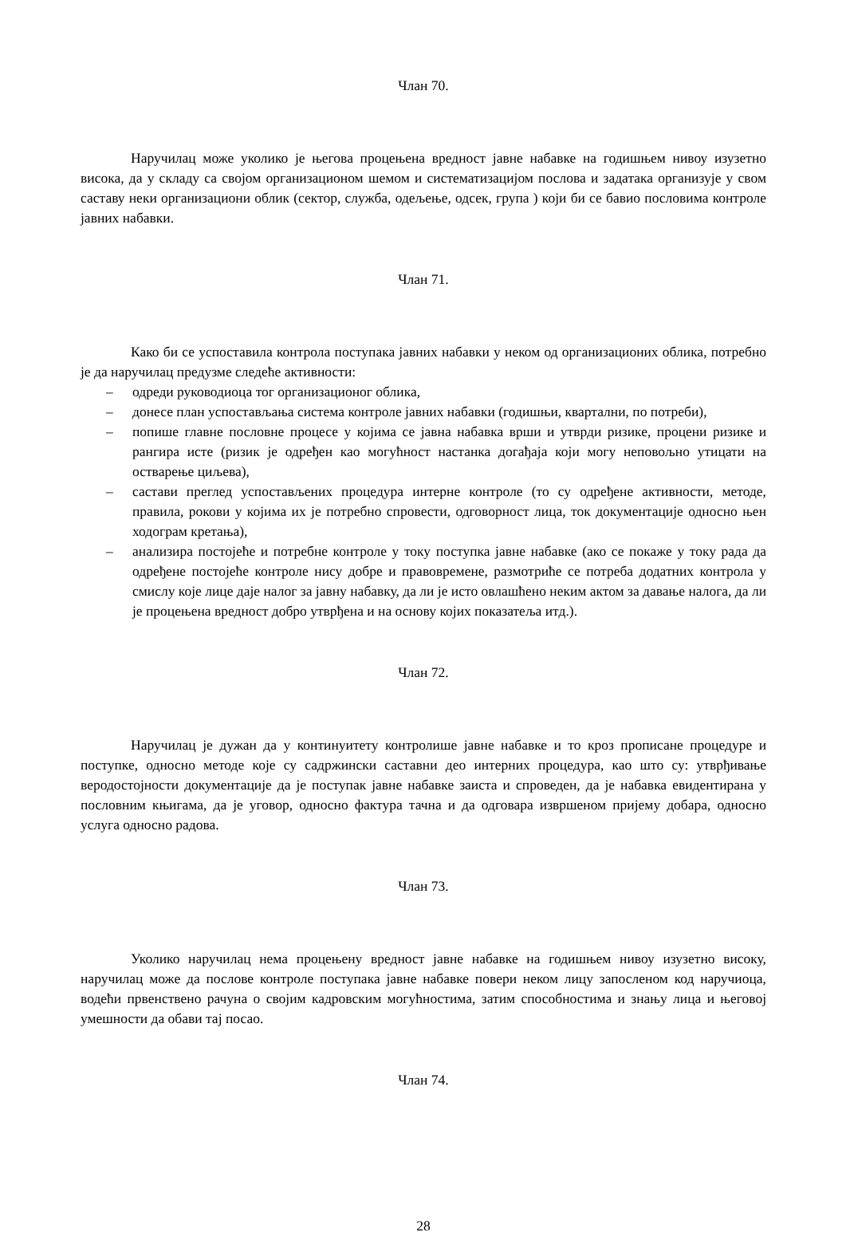Члан 70.
Наручилац може уколико је његова процењена вредност јавне набавке на годишњем нивоу изузетно висока, да у складу са својом организационом шемом и систематизацијом послова и задатака организује у свом саставу неки организациони облик (сектор, служба, одељење, одсек, група ) који би се бавио пословима контроле јавних набавки.
Члан 71.
Како би се успоставила контрола поступака јавних набавки у неком од организационих облика, потребно је да наручилац предузме следеће активности:
– одреди руководиоца тог организационог облика,
– донесе план успостављања система контроле јавних набавки (годишњи, квартални, по потреби),
– попише главне пословне процесе у којима се јавна набавка врши и утврди ризике, процени ризике и рангира исте (ризик је одређен као могућност настанка догађаја који могу неповољно утицати на остварење циљева),
– састави преглед успостављених процедура интерне контроле (то су одређене активности, методе, правила, рокови у којима их је потребно спровести, одговорност лица, ток документације односно њен ходограм кретања),
– анализира постојеће и потребне контроле у току поступка јавне набавке (ако се покаже у току рада да одређене постојеће контроле нису добре и правовремене, размотриће се потреба додатних контрола у смислу које лице даје налог за јавну набавку, да ли је исто овлашћено неким актом за давање налога, да ли је процењена вредност добро утврђена и на основу којих показатеља итд.).
Члан 72.
Наручилац је дужан да у континуитету контролише јавне набавке и то кроз прописане процедуре и поступке, односно методе које су садржински саставни део интерних процедура, као што су: утврђивање веродостојности документације да је поступак јавне набавке заиста и спроведен, да је набавка евидентирана у пословним књигама, да је уговор, односно фактура тачна и да одговара извршеном пријему добара, односно услуга односно радова.
Члан 73.
Уколико наручилац нема процењену вредност јавне набавке на годишњем нивоу изузетно високу, наручилац може да послове контроле поступака јавне набавке повери неком лицу запосленом код наручиоца, водећи првенствено рачуна о својим кадровским могућностима, затим способностима и знању лица и његовој умешности да обави тај посао.
Члан 74.
28